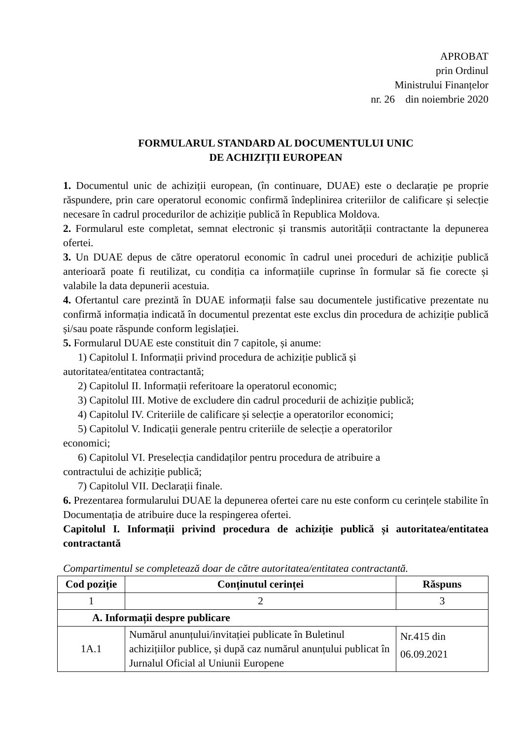APROBAT
prin Ordinul
Ministrului Finanțelor
nr. 26 din noiembrie 2020
FORMULARUL STANDARD AL DOCUMENTULUI UNIC
DE ACHIZIȚII EUROPEAN
1. Documentul unic de achiziții european, (în continuare, DUAE) este o declarație pe proprie răspundere, prin care operatorul economic confirmă îndeplinirea criteriilor de calificare și selecție necesare în cadrul procedurilor de achiziție publică în Republica Moldova.
2. Formularul este completat, semnat electronic și transmis autorității contractante la depunerea ofertei.
3. Un DUAE depus de către operatorul economic în cadrul unei proceduri de achiziție publică anterioară poate fi reutilizat, cu condiția ca informațiile cuprinse în formular să fie corecte și valabile la data depunerii acestuia.
4. Ofertantul care prezintă în DUAE informații false sau documentele justificative prezentate nu confirmă informația indicată în documentul prezentat este exclus din procedura de achiziție publică și/sau poate răspunde conform legislației.
5. Formularul DUAE este constituit din 7 capitole, și anume:
1) Capitolul I. Informații privind procedura de achiziție publică și
autoritatea/entitatea contractantă;
2) Capitolul II. Informații referitoare la operatorul economic;
3) Capitolul III. Motive de excludere din cadrul procedurii de achiziție publică;
4) Capitolul IV. Criteriile de calificare și selecție a operatorilor economici;
5) Capitolul V. Indicații generale pentru criteriile de selecție a operatorilor
economici;
6) Capitolul VI. Preselecția candidaților pentru procedura de atribuire a
contractului de achiziție publică;
7) Capitolul VII. Declarații finale.
6. Prezentarea formularului DUAE la depunerea ofertei care nu este conform cu cerințele stabilite în Documentația de atribuire duce la respingerea ofertei.
Capitolul I. Informații privind procedura de achiziție publică și autoritatea/entitatea contractantă
Compartimentul se completează doar de către autoritatea/entitatea contractantă.
| Cod poziție | Conținutul cerinței | Răspuns |
| --- | --- | --- |
| 1 | 2 | 3 |
| A. Informații despre publicare | | |
| 1A.1 | Numărul anunțului/invitației publicate în Buletinul achizițiilor publice, și după caz numărul anunțului publicat în Jurnalul Oficial al Uniunii Europene | Nr.415 din 06.09.2021 |